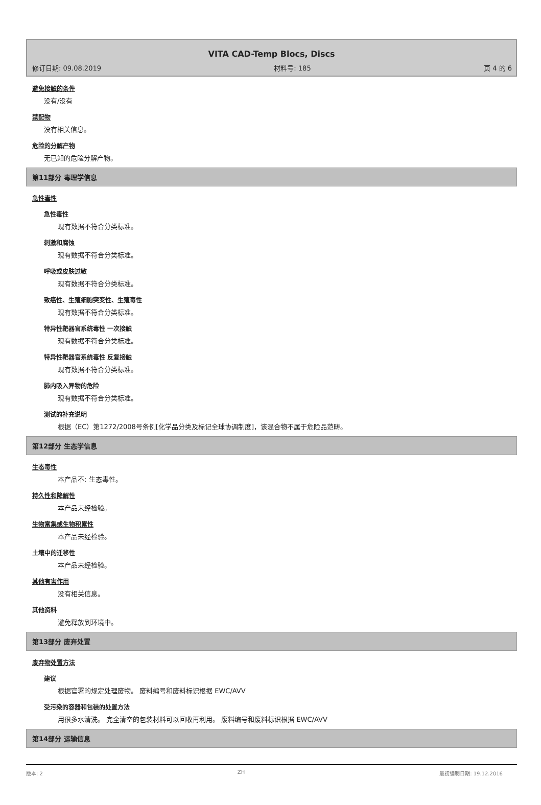VITA CAD-Temp Blocs, Discs
修订日期: 09.08.2019 材料号: 185 页 4 的 6
避免接触的条件
没有/没有
禁配物
没有相关信息。
危险的分解产物
无已知的危险分解产物。
第11部分 毒理学信息
急性毒性
急性毒性
现有数据不符合分类标准。
刺激和腐蚀
现有数据不符合分类标准。
呼吸或皮肤过敏
现有数据不符合分类标准。
致癌性、生殖细胞突变性、生殖毒性
现有数据不符合分类标准。
特异性靶器官系统毒性 一次接触
现有数据不符合分类标准。
特异性靶器官系统毒性 反复接触
现有数据不符合分类标准。
肺内吸入异物的危险
现有数据不符合分类标准。
测试的补充说明
根据（EC）第1272/2008号条例[化学品分类及标记全球协调制度]，该混合物不属于危险品范畴。
第12部分 生态学信息
生态毒性
本产品不: 生态毒性。
持久性和降解性
本产品未经检验。
生物富集或生物积累性
本产品未经检验。
土壤中的迁移性
本产品未经检验。
其他有害作用
没有相关信息。
其他资料
避免释放到环境中。
第13部分 废弃处置
废弃物处置方法
建议
根据官署的规定处理废物。 废料编号和废料标识根据 EWC/AVV
受污染的容器和包装的处置方法
用很多水清洗。 完全清空的包装材料可以回收再利用。 废料编号和废料标识根据 EWC/AVV
第14部分 运输信息
版本: 2 ZH 最初编制日期: 19.12.2016